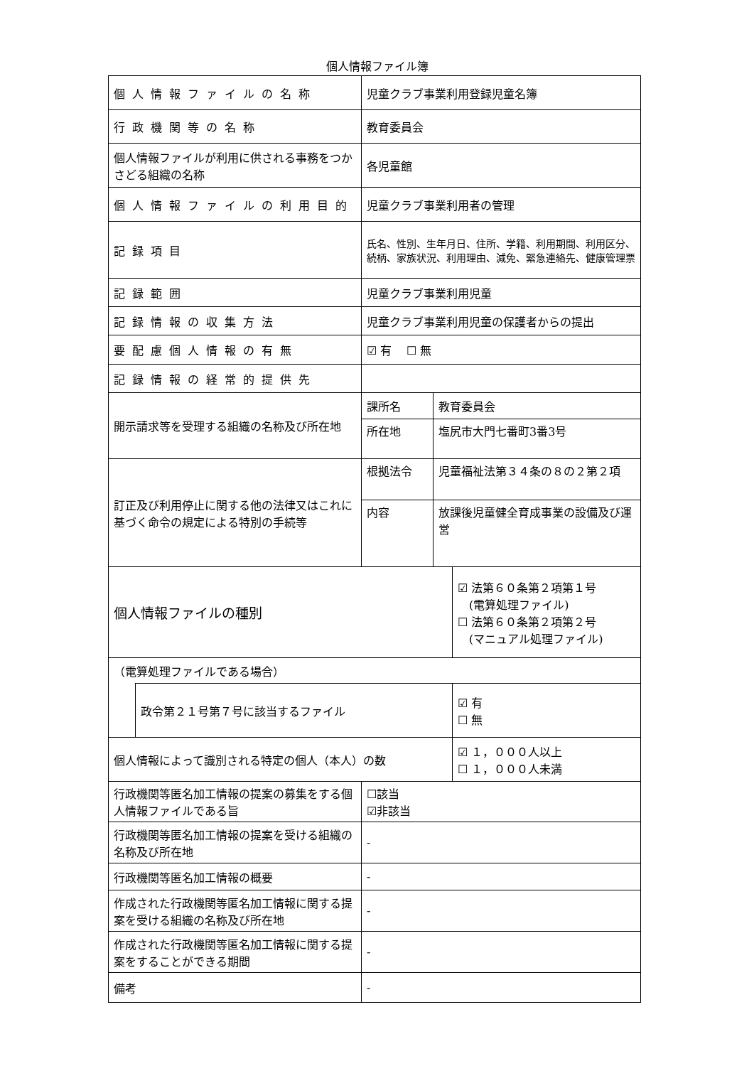個人情報ファイル簿
| 個人情報ファイルの名称 | | 児童クラブ事業利用登録児童名簿 | | |
| 行政機関等の名称 | | 教育委員会 | | |
| 個人情報ファイルが利用に供される事務をつかさどる組織の名称 | | 各児童館 | | |
| 個人情報ファイルの利用目的 | | 児童クラブ事業利用者の管理 | | |
| 記録項目 | | 氏名、性別、生年月日、住所、学籍、利用期間、利用区分、続柄、家族状況、利用理由、減免、緊急連絡先、健康管理票 | | |
| 記録範囲 | | 児童クラブ事業利用児童 | | |
| 記録情報の収集方法 | | 児童クラブ事業利用児童の保護者からの提出 | | |
| 要配慮個人情報の有無 | | ☑ 有 ☐ 無 | | |
| 記録情報の経常的提供先 | | | | |
| 開示請求等を受理する組織の名称及び所在地 | | 課所名 | 教育委員会 | |
| | | 所在地 | 塩尻市大門七番町3番3号 | |
| 訂正及び利用停止に関する他の法律又はこれに基づく命令の規定による特別の手続等 | | 根拠法令 | 児童福祉法第３４条の８の２第２項 | |
| | | 内容 | 放課後児童健全育成事業の設備及び運営 | |
| 個人情報ファイルの種別 | | | | ☑ 法第６０条第２項第１号 (電算処理ファイル) ☐ 法第６０条第２項第２号 (マニュアル処理ファイル) |
| （電算処理ファイルである場合） | | | | |
| | 政令第２１号第７号に該当するファイル | | | ☑ 有 ☐ 無 |
| 個人情報によって識別される特定の個人（本人）の数 | | | | ☑ １，０００人以上 ☐ １，０００人未満 |
| 行政機関等匿名加工情報の提案の募集をする個人情報ファイルである旨 | | ☐該当 ☑非該当 | | |
| 行政機関等匿名加工情報の提案を受ける組織の名称及び所在地 | | - | | |
| 行政機関等匿名加工情報の概要 | | - | | |
| 作成された行政機関等匿名加工情報に関する提案を受ける組織の名称及び所在地 | | - | | |
| 作成された行政機関等匿名加工情報に関する提案をすることができる期間 | | - | | |
| 備考 | | - | | |